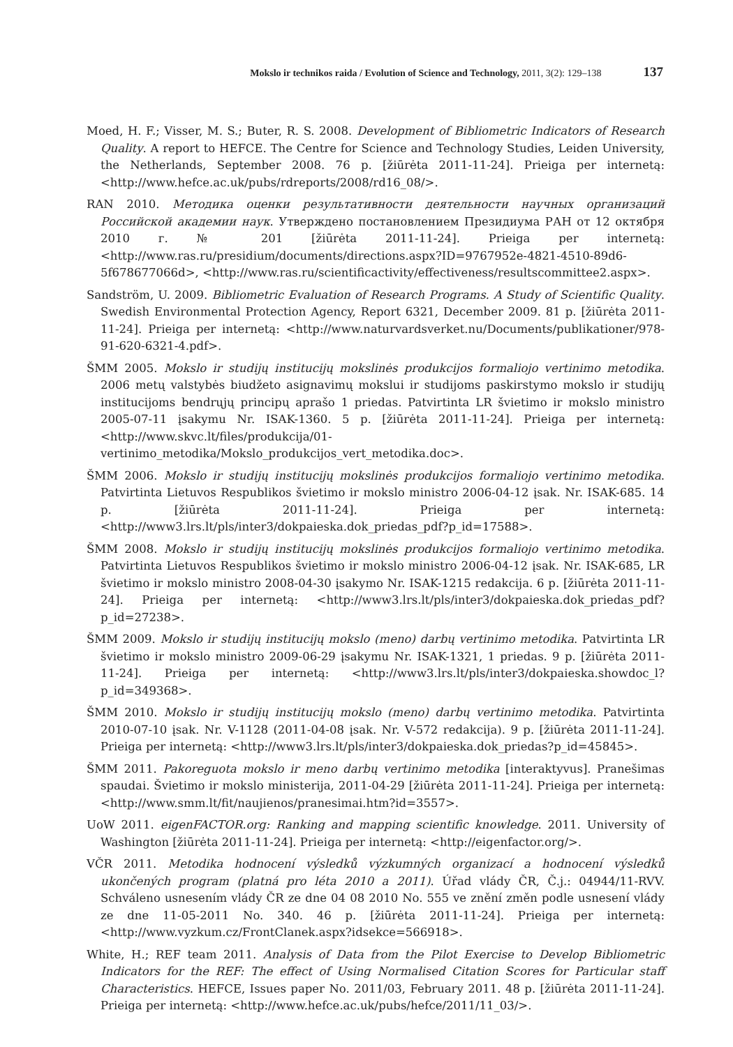Mokslo ir technikos raida / Evolution of Science and Technology, 2011, 3(2): 129–138 137
Moed, H. F.; Visser, M. S.; Buter, R. S. 2008. Development of Bibliometric Indicators of Research Quality. A report to HEFCE. The Centre for Science and Technology Studies, Leiden University, the Netherlands, September 2008. 76 p. [žiūrėta 2011-11-24]. Prieiga per internetą: <http://www.hefce.ac.uk/pubs/rdreports/2008/rd16_08/>.
RAN 2010. Методика оценки результативности деятельности научных организаций Российской академии наук. Утверждено постановлением Президиума РАН от 12 октября 2010 г. № 201 [žiūrėta 2011-11-24]. Prieiga per internetą: <http://www.ras.ru/presidium/documents/directions.aspx?ID=9767952e-4821-4510-89d6-5f678677066d>, <http://www.ras.ru/scientificactivity/effectiveness/resultscommittee2.aspx>.
Sandström, U. 2009. Bibliometric Evaluation of Research Programs. A Study of Scientific Quality. Swedish Environmental Protection Agency, Report 6321, December 2009. 81 p. [žiūrėta 2011-11-24]. Prieiga per internetą: <http://www.naturvardsverket.nu/Documents/publikationer/978-91-620-6321-4.pdf>.
ŠMM 2005. Mokslo ir studijų institucijų mokslinės produkcijos formaliojo vertinimo metodika. 2006 metų valstybės biudžeto asignavimų mokslui ir studijoms paskirstymo mokslo ir studijų institucijoms bendrųjų principų aprašo 1 priedas. Patvirtinta LR švietimo ir mokslo ministro 2005-07-11 įsakymu Nr. ISAK-1360. 5 p. [žiūrėta 2011-11-24]. Prieiga per internetą: <http://www.skvc.lt/files/produkcija/01-vertinimo_metodika/Mokslo_produkcijos_vert_metodika.doc>.
ŠMM 2006. Mokslo ir studijų institucijų mokslinės produkcijos formaliojo vertinimo metodika. Patvirtinta Lietuvos Respublikos švietimo ir mokslo ministro 2006-04-12 įsak. Nr. ISAK-685. 14 p. [žiūrėta 2011-11-24]. Prieiga per internetą: <http://www3.lrs.lt/pls/inter3/dokpaieska.dok_priedas_pdf?p_id=17588>.
ŠMM 2008. Mokslo ir studijų institucijų mokslinės produkcijos formaliojo vertinimo metodika. Patvirtinta Lietuvos Respublikos švietimo ir mokslo ministro 2006-04-12 įsak. Nr. ISAK-685, LR švietimo ir mokslo ministro 2008-04-30 įsakymo Nr. ISAK-1215 redakcija. 6 p. [žiūrėta 2011-11-24]. Prieiga per internetą: <http://www3.lrs.lt/pls/inter3/dokpaieska.dok_priedas_pdf?p_id=27238>.
ŠMM 2009. Mokslo ir studijų institucijų mokslo (meno) darbų vertinimo metodika. Patvirtinta LR švietimo ir mokslo ministro 2009-06-29 įsakymu Nr. ISAK-1321, 1 priedas. 9 p. [žiūrėta 2011-11-24]. Prieiga per internetą: <http://www3.lrs.lt/pls/inter3/dokpaieska.showdoc_l?p_id=349368>.
ŠMM 2010. Mokslo ir studijų institucijų mokslo (meno) darbų vertinimo metodika. Patvirtinta 2010-07-10 įsak. Nr. V-1128 (2011-04-08 įsak. Nr. V-572 redakcija). 9 p. [žiūrėta 2011-11-24]. Prieiga per internetą: <http://www3.lrs.lt/pls/inter3/dokpaieska.dok_priedas?p_id=45845>.
ŠMM 2011. Pakoreguota mokslo ir meno darbų vertinimo metodika [interaktyvus]. Pranešimas spaudai. Švietimo ir mokslo ministerija, 2011-04-29 [žiūrėta 2011-11-24]. Prieiga per internetą: <http://www.smm.lt/fit/naujienos/pranesimai.htm?id=3557>.
UoW 2011. eigenFACTOR.org: Ranking and mapping scientific knowledge. 2011. University of Washington [žiūrėta 2011-11-24]. Prieiga per internetą: <http://eigenfactor.org/>.
VČR 2011. Metodika hodnocení výsledků výzkumných organizací a hodnocení výsledků ukončených program (platná pro léta 2010 a 2011). Úřad vlády ČR, Č.j.: 04944/11-RVV. Schváleno usnesením vlády ČR ze dne 04 08 2010 No. 555 ve znění změn podle usnesení vlády ze dne 11-05-2011 No. 340. 46 p. [žiūrėta 2011-11-24]. Prieiga per internetą: <http://www.vyzkum.cz/FrontClanek.aspx?idsekce=566918>.
White, H.; REF team 2011. Analysis of Data from the Pilot Exercise to Develop Bibliometric Indicators for the REF: The effect of Using Normalised Citation Scores for Particular staff Characteristics. HEFCE, Issues paper No. 2011/03, February 2011. 48 p. [žiūrėta 2011-11-24]. Prieiga per internetą: <http://www.hefce.ac.uk/pubs/hefce/2011/11_03/>.